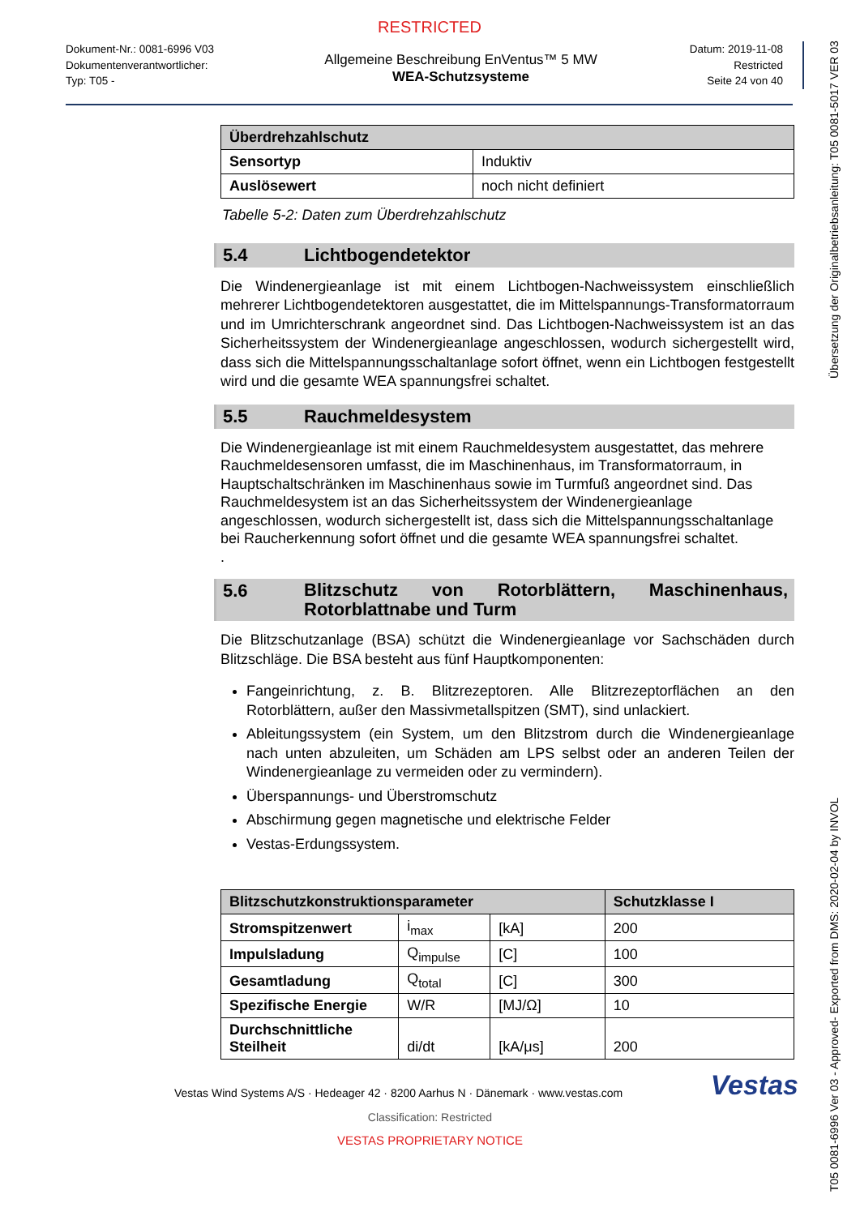RESTRICTED
Dokument-Nr.: 0081-6996 V03
Dokumentenverantwortlicher:
Typ: T05 -
Allgemeine Beschreibung EnVentus™ 5 MW
WEA-Schutzsysteme
Datum: 2019-11-08
Restricted
Seite 24 von 40
| Überdrehzahlschutz | |
| --- | --- |
| Sensortyp | Induktiv |
| Auslösewert | noch nicht definiert |
Tabelle 5-2: Daten zum Überdrehzahlschutz
5.4 Lichtbogendetektor
Die Windenergieanlage ist mit einem Lichtbogen-Nachweissystem einschließlich mehrerer Lichtbogendetektoren ausgestattet, die im Mittelspannungs-Transformatorraum und im Umrichterschrank angeordnet sind. Das Lichtbogen-Nachweissystem ist an das Sicherheitssystem der Windenergieanlage angeschlossen, wodurch sichergestellt wird, dass sich die Mittelspannungsschaltanlage sofort öffnet, wenn ein Lichtbogen festgestellt wird und die gesamte WEA spannungsfrei schaltet.
5.5 Rauchmeldesystem
Die Windenergieanlage ist mit einem Rauchmeldesystem ausgestattet, das mehrere Rauchmeldesensoren umfasst, die im Maschinenhaus, im Transformatorraum, in Hauptschaltschränken im Maschinenhaus sowie im Turmfuß angeordnet sind. Das Rauchmeldesystem ist an das Sicherheitssystem der Windenergieanlage angeschlossen, wodurch sichergestellt ist, dass sich die Mittelspannungsschaltanlage bei Raucherkennung sofort öffnet und die gesamte WEA spannungsfrei schaltet.
.
5.6
Blitzschutz von Rotorblättern, Maschinenhaus, Rotorblattnabe und Turm
Die Blitzschutzanlage (BSA) schützt die Windenergieanlage vor Sachschäden durch Blitzschläge. Die BSA besteht aus fünf Hauptkomponenten:
Fangeinrichtung, z. B. Blitzrezeptoren. Alle Blitzrezeptorflächen an den Rotorblättern, außer den Massivmetallspitzen (SMT), sind unlackiert.
Ableitungssystem (ein System, um den Blitzstrom durch die Windenergieanlage nach unten abzuleiten, um Schäden am LPS selbst oder an anderen Teilen der Windenergieanlage zu vermeiden oder zu vermindern).
Überspannungs- und Überstromschutz
Abschirmung gegen magnetische und elektrische Felder
Vestas-Erdungssystem.
| Blitzschutzkonstruktionsparameter | | | Schutzklasse I |
| --- | --- | --- | --- |
| Stromspitzenwert | i<sub>max</sub> | [kA] | 200 |
| Impulsladung | Q<sub>impulse</sub> | [C] | 100 |
| Gesamtladung | Q<sub>total</sub> | [C] | 300 |
| Spezifische Energie | W/R | [MJ/Ω] | 10 |
| Durchschnittliche Steilheit | di/dt | [kA/μs] | 200 |
Vestas Wind Systems A/S · Hedeager 42 · 8200 Aarhus N · Dänemark · www.vestas.com
Vestas
Classification: Restricted
VESTAS PROPRIETARY NOTICE
T05 0081-6996 Ver 03 - Approved- Exported from DMS: 2020-02-04 by INVOL Übersetzung der Originalbetriebsanleitung: T05 0081-5017 VER 03